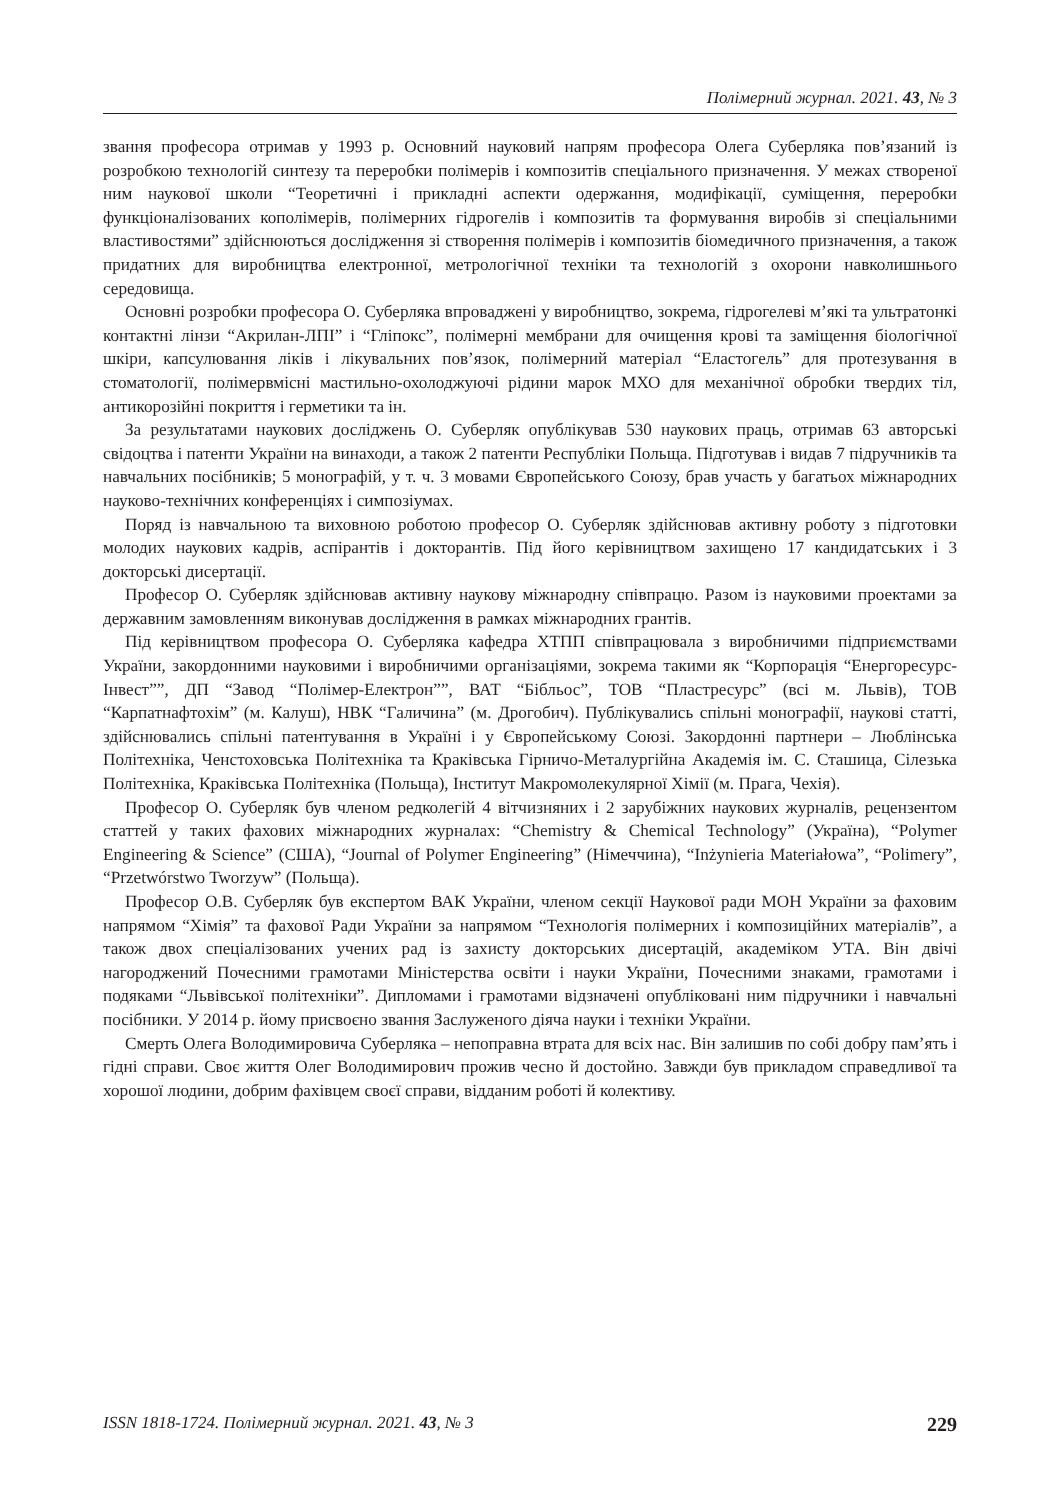Полімерний журнал. 2021. 43, № 3
звання професора отримав у 1993 р. Основний науковий напрям професора Олега Суберляка пов’язаний із розробкою технологій синтезу та переробки полімерів і композитів спеціального призначення. У межах створеної ним наукової школи “Теоретичні і прикладні аспекти одержання, модифікації, суміщення, переробки функціоналізованих кополімерів, полімерних гідрогелів і композитів та формування виробів зі спеціальними властивостями” здійснюються дослідження зі створення полімерів і композитів біомедичного призначення, а також придатних для виробництва електронної, метрологічної техніки та технологій з охорони навколишнього середовища.
Основні розробки професора О. Суберляка впроваджені у виробництво, зокрема, гідрогелеві м’які та ультратонкі контактні лінзи “Акрилан-ЛПІ” і “Гліпокс”, полімерні мембрани для очищення крові та заміщення біологічної шкіри, капсулювання ліків і лікувальних пов’язок, полімерний матеріал “Еластогель” для протезування в стоматології, полімервмісні мастильно-охолоджуючі рідини марок МХО для механічної обробки твердих тіл, антикорозійні покриття і герметики та ін.
За результатами наукових досліджень О. Суберляк опублікував 530 наукових праць, отримав 63 авторські свідоцтва і патенти України на винаходи, а також 2 патенти Республіки Польща. Підготував і видав 7 підручників та навчальних посібників; 5 монографій, у т. ч. 3 мовами Європейського Союзу, брав участь у багатьох міжнародних науково-технічних конференціях і симпозіумах.
Поряд із навчальною та виховною роботою професор О. Суберляк здійснював активну роботу з підготовки молодих наукових кадрів, аспірантів і докторантів. Під його керівництвом захищено 17 кандидатських і 3 докторські дисертації.
Професор О. Суберляк здійснював активну наукову міжнародну співпрацю. Разом із науковими проектами за державним замовленням виконував дослідження в рамках міжнародних грантів.
Під керівництвом професора О. Суберляка кафедра ХТПП співпрацювала з виробничими підприємствами України, закордонними науковими і виробничими організаціями, зокрема такими як “Корпорація “Енергоресурс-Інвест””, ДП “Завод “Полімер-Електрон””, ВАТ “Бібльос”, ТОВ “Пластресурс” (всі м. Львів), ТОВ “Карпатнафтохім” (м. Калуш), НВК “Галичина” (м. Дрогобич). Публікувались спільні монографії, наукові статті, здійснювались спільні патентування в Україні і у Європейському Союзі. Закордонні партнери – Люблінська Політехніка, Ченстоховська Політехніка та Краківська Гірничо-Металургійна Академія ім. С. Сташица, Сілезька Політехніка, Краківська Політехніка (Польща), Інститут Макромолекулярної Хімії (м. Прага, Чехія).
Професор О. Суберляк був членом редколегій 4 вітчизняних і 2 зарубіжних наукових журналів, рецензентом статтей у таких фахових міжнародних журналах: “Chemistry & Chemical Technology” (Україна), “Polymer Engineering & Science” (США), “Journal of Polymer Engineering” (Німеччина), “Inżynieria Materiałowa”, “Polimery”, “Przetwórstwo Tworzyw” (Польща).
Професор О.В. Суберляк був експертом ВАК України, членом секції Наукової ради МОН України за фаховим напрямом “Хімія” та фахової Ради України за напрямом “Технологія полімерних і композиційних матеріалів”, а також двох спеціалізованих учених рад із захисту докторських дисертацій, академіком УТА. Він двічі нагороджений Почесними грамотами Міністерства освіти і науки України, Почесними знаками, грамотами і подяками “Львівської політехніки”. Дипломами і грамотами відзначені опубліковані ним підручники і навчальні посібники. У 2014 р. йому присвоєно звання Заслуженого діяча науки і техніки України.
Смерть Олега Володимировича Суберляка – непоправна втрата для всіх нас. Він залишив по собі добру пам’ять і гідні справи. Своє життя Олег Володимирович прожив чесно й достойно. Завжди був прикладом справедливої та хорошої людини, добрим фахівцем своєї справи, відданим роботі й колективу.
ISSN 1818-1724. Полімерний журнал. 2021. 43, № 3 229